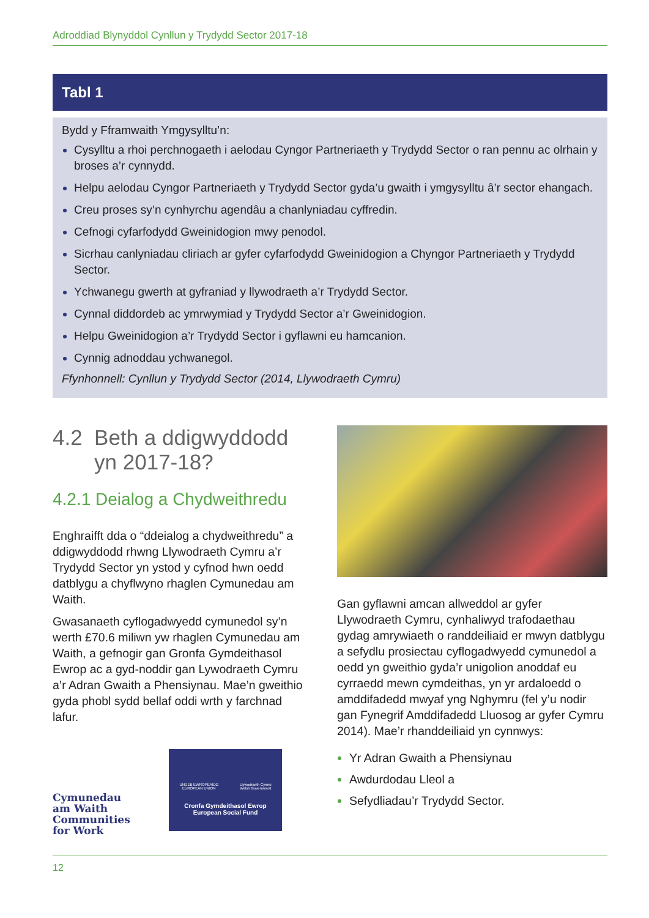Adroddiad Blynyddol Cynllun y Trydydd Sector 2017-18
Tabl 1
Bydd y Fframwaith Ymgysylltu’n:
Cysylltu a rhoi perchnogaeth i aelodau Cyngor Partneriaeth y Trydydd Sector o ran pennu ac olrhain y broses a’r cynnydd.
Helpu aelodau Cyngor Partneriaeth y Trydydd Sector gyda’u gwaith i ymgysylltu â’r sector ehangach.
Creu proses sy’n cynhyrchu agendâu a chanlyniadau cyffredin.
Cefnogi cyfarfodydd Gweinidogion mwy penodol.
Sicrhau canlyniadau cliriach ar gyfer cyfarfodydd Gweinidogion a Chyngor Partneriaeth y Trydydd Sector.
Ychwanegu gwerth at gyfraniad y llywodraeth a’r Trydydd Sector.
Cynnal diddordeb ac ymrwymiad y Trydydd Sector a’r Gweinidogion.
Helpu Gweinidogion a’r Trydydd Sector i gyflawni eu hamcanion.
Cynnig adnoddau ychwanegol.
Ffynhonnell: Cynllun y Trydydd Sector (2014, Llywodraeth Cymru)
4.2 Beth a ddigwyddodd
yn 2017-18?
4.2.1 Deialog a Chydweithredu
Enghraifft dda o “ddeialog a chydweithredu” a ddigwyddodd rhwng Llywodraeth Cymru a’r Trydydd Sector yn ystod y cyfnod hwn oedd datblygu a chyflwyno rhaglen Cymunedau am Waith.
Gwasanaeth cyflogadwyedd cymunedol sy’n werth £70.6 miliwn yw rhaglen Cymunedau am Waith, a gefnogir gan Gronfa Gymdeithasol Ewrop ac a gyd-noddir gan Lywodraeth Cymru a’r Adran Gwaith a Phensiynau. Mae’n gweithio gyda phobl sydd bellaf oddi wrth y farchnad lafur.
Cymunedau
am Waith
Communities
for Work
UNDEB EWROPEAIDD
EUROPEAN UNION Llywodraeth Cymru
Welsh Government
Cronfa Gymdeithasol Ewrop
European Social Fund
Gan gyflawni amcan allweddol ar gyfer Llywodraeth Cymru, cynhaliwyd trafodaethau gydag amrywiaeth o randdeiliaid er mwyn datblygu a sefydlu prosiectau cyflogadwyedd cymunedol a oedd yn gweithio gyda’r unigolion anoddaf eu cyrraedd mewn cymdeithas, yn yr ardaloedd o amddifadedd mwyaf yng Nghymru (fel y’u nodir gan Fynegrif Amddifadedd Lluosog ar gyfer Cymru 2014). Mae’r rhanddeiliaid yn cynnwys:
Yr Adran Gwaith a Phensiynau
Awdurdodau Lleol a
Sefydliadau’r Trydydd Sector.
12